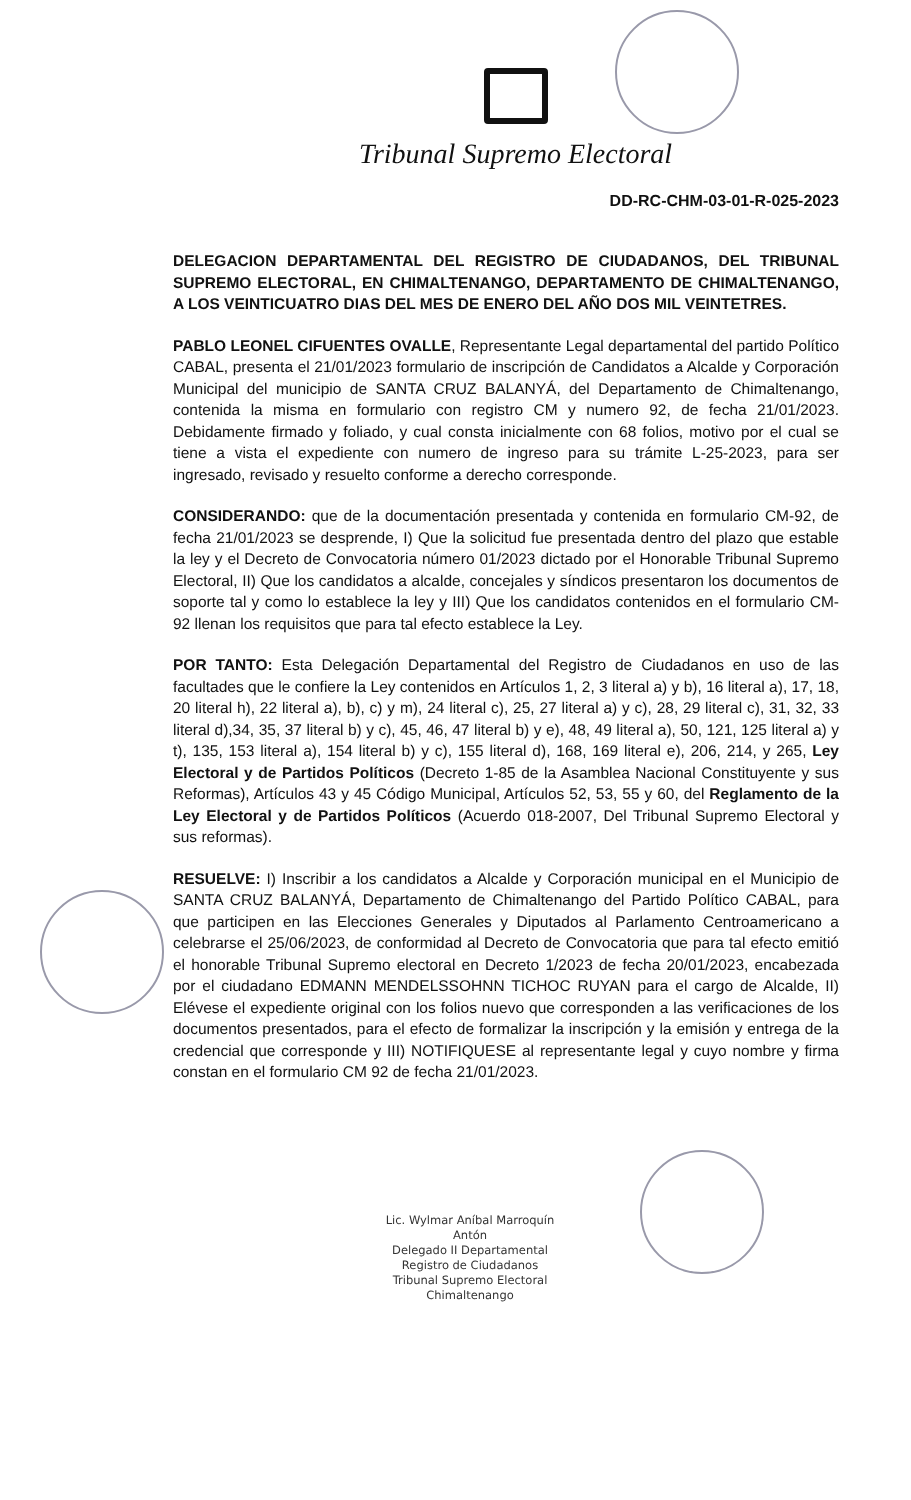Tribunal Supremo Electoral
DD-RC-CHM-03-01-R-025-2023
DELEGACION DEPARTAMENTAL DEL REGISTRO DE CIUDADANOS, DEL TRIBUNAL SUPREMO ELECTORAL, EN CHIMALTENANGO, DEPARTAMENTO DE CHIMALTENANGO, A LOS VEINTICUATRO DIAS DEL MES DE ENERO DEL AÑO DOS MIL VEINTETRES.
PABLO LEONEL CIFUENTES OVALLE, Representante Legal departamental del partido Político CABAL, presenta el 21/01/2023 formulario de inscripción de Candidatos a Alcalde y Corporación Municipal del municipio de SANTA CRUZ BALANYÁ, del Departamento de Chimaltenango, contenida la misma en formulario con registro CM y numero 92, de fecha 21/01/2023. Debidamente firmado y foliado, y cual consta inicialmente con 68 folios, motivo por el cual se tiene a vista el expediente con numero de ingreso para su trámite L-25-2023, para ser ingresado, revisado y resuelto conforme a derecho corresponde.
CONSIDERANDO: que de la documentación presentada y contenida en formulario CM-92, de fecha 21/01/2023 se desprende, I) Que la solicitud fue presentada dentro del plazo que estable la ley y el Decreto de Convocatoria número 01/2023 dictado por el Honorable Tribunal Supremo Electoral, II) Que los candidatos a alcalde, concejales y síndicos presentaron los documentos de soporte tal y como lo establece la ley y III) Que los candidatos contenidos en el formulario CM-92 llenan los requisitos que para tal efecto establece la Ley.
POR TANTO: Esta Delegación Departamental del Registro de Ciudadanos en uso de las facultades que le confiere la Ley contenidos en Artículos 1, 2, 3 literal a) y b), 16 literal a), 17, 18, 20 literal h), 22 literal a), b), c) y m), 24 literal c), 25, 27 literal a) y c), 28, 29 literal c), 31, 32, 33 literal d),34, 35, 37 literal b) y c), 45, 46, 47 literal b) y e), 48, 49 literal a), 50, 121, 125 literal a) y t), 135, 153 literal a), 154 literal b) y c), 155 literal d), 168, 169 literal e), 206, 214, y 265, Ley Electoral y de Partidos Políticos (Decreto 1-85 de la Asamblea Nacional Constituyente y sus Reformas), Artículos 43 y 45 Código Municipal, Artículos 52, 53, 55 y 60, del Reglamento de la Ley Electoral y de Partidos Políticos (Acuerdo 018-2007, Del Tribunal Supremo Electoral y sus reformas).
RESUELVE: I) Inscribir a los candidatos a Alcalde y Corporación municipal en el Municipio de SANTA CRUZ BALANYÁ, Departamento de Chimaltenango del Partido Político CABAL, para que participen en las Elecciones Generales y Diputados al Parlamento Centroamericano a celebrarse el 25/06/2023, de conformidad al Decreto de Convocatoria que para tal efecto emitió el honorable Tribunal Supremo electoral en Decreto 1/2023 de fecha 20/01/2023, encabezada por el ciudadano EDMANN MENDELSSOHNN TICHOC RUYAN para el cargo de Alcalde, II) Elévese el expediente original con los folios nuevo que corresponden a las verificaciones de los documentos presentados, para el efecto de formalizar la inscripción y la emisión y entrega de la credencial que corresponde y III) NOTIFIQUESE al representante legal y cuyo nombre y firma constan en el formulario CM 92 de fecha 21/01/2023.
Lic. Wylmar Aníbal Marroquín Antón
Delegado II Departamental
Registro de Ciudadanos
Tribunal Supremo Electoral
Chimaltenango